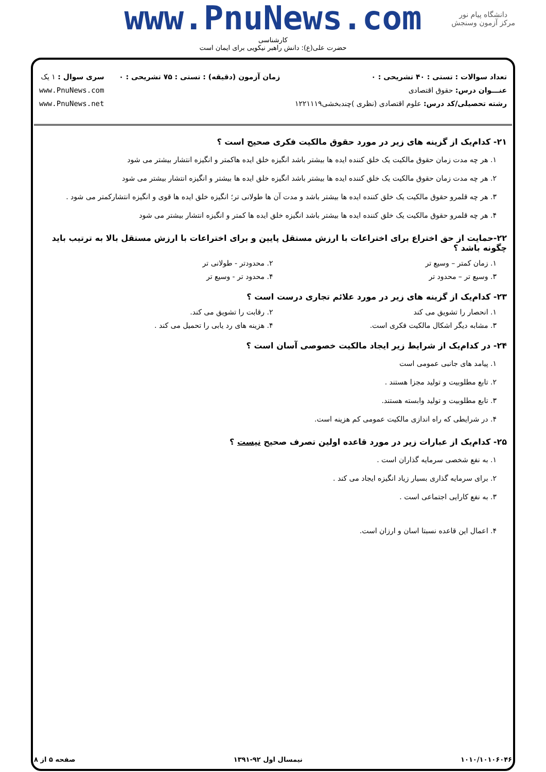www.PnuNews.com
کارشناسی
حضرت علی(ع): دانش راهبر نیکویی برای ایمان است
دانشگاه پیام نور
مرکز آزمون وسنجش
تعداد سوالات : تستی : ۴۰ تشریحی : ۰
عنـــوان درس: حقوق اقتصادی
رشته تحصیلی/کد درس: علوم اقتصادی (نظری )چندبخشی۱۲۲۱۱۱۹
زمان آزمون (دقیقه) : تستی : ۷۵ تشریحی : ۰
سری سوال : ۱ یک
www.PnuNews.com
www.PnuNews.net
۲۱- کدام‌یک از گزینه های زیر در مورد حقوق مالکیت فکری صحیح است ؟
۱. هر چه مدت زمان حقوق مالکیت یک خلق کننده ایده ها بیشتر باشد انگیزه خلق ایده هاکمتر و انگیزه انتشار بیشتر می شود
۲. هر چه مدت زمان حقوق مالکیت یک خلق کننده ایده ها بیشتر باشد انگیزه خلق ایده ها بیشتر و انگیزه انتشار بیشتر می شود
۳. هر چه قلمرو حقوق مالکیت یک خلق کننده ایده ها بیشتر باشد و مدت آن ها طولانی تر؛ انگیزه خلق ایده ها قوی و انگیزه انتشارکمتر می شود .
۴. هر چه قلمرو حقوق مالکیت یک خلق کننده ایده ها بیشتر باشد انگیزه خلق ایده ها کمتر و انگیزه انتشار بیشتر می شود
۲۲-حمایت از حق اختراع برای اختراعات با ارزش مستقل پایین و برای اختراعات با ارزش مستقل بالا به ترتیب باید چگونه باشد ؟
۱. زمان کمتر – وسیع تر ۲. محدودتر - طولانی تر
۳. وسیع تر – محدود تر ۴. محدود تر - وسیع تر
۲۳- کدام‌یک از گزینه های زیر در مورد علائم تجاری درست است ؟
۱. انحصار را تشویق می کند ۲. رقابت را تشویق می کند.
۳. مشابه دیگر اشکال مالکیت فکری است.
۴. هزینه های رد یابی را تحمیل می کند .
۲۴- در کدام‌یک از شرایط زیر ایجاد مالکیت خصوصی آسان است ؟
۱. پیامد های جانبی عمومی است
۲. تابع مطلوبیت و تولید مجزا هستند .
۳. تابع مطلوبیت و تولید وابسته هستند.
۴. در شرایطی که راه اندازی مالکیت عمومی کم هزینه است.
۲۵- کدام‌یک از عبارات زیر در مورد قاعده اولین تصرف صحیح نیست ؟
۱. به نفع شخصی سرمایه گذاران است .
۲. برای سرمایه گذاری بسیار زیاد انگیزه ایجاد می کند .
۳. به نفع کارایی اجتماعی است .
۴. اعمال این قاعده نسبتا اسان و ارزان است.
۱۰۱۰/۱۰۱۰۶۰۴۶ نیمسال اول ۹۲-۱۳۹۱ صفحه ۵ از ۸